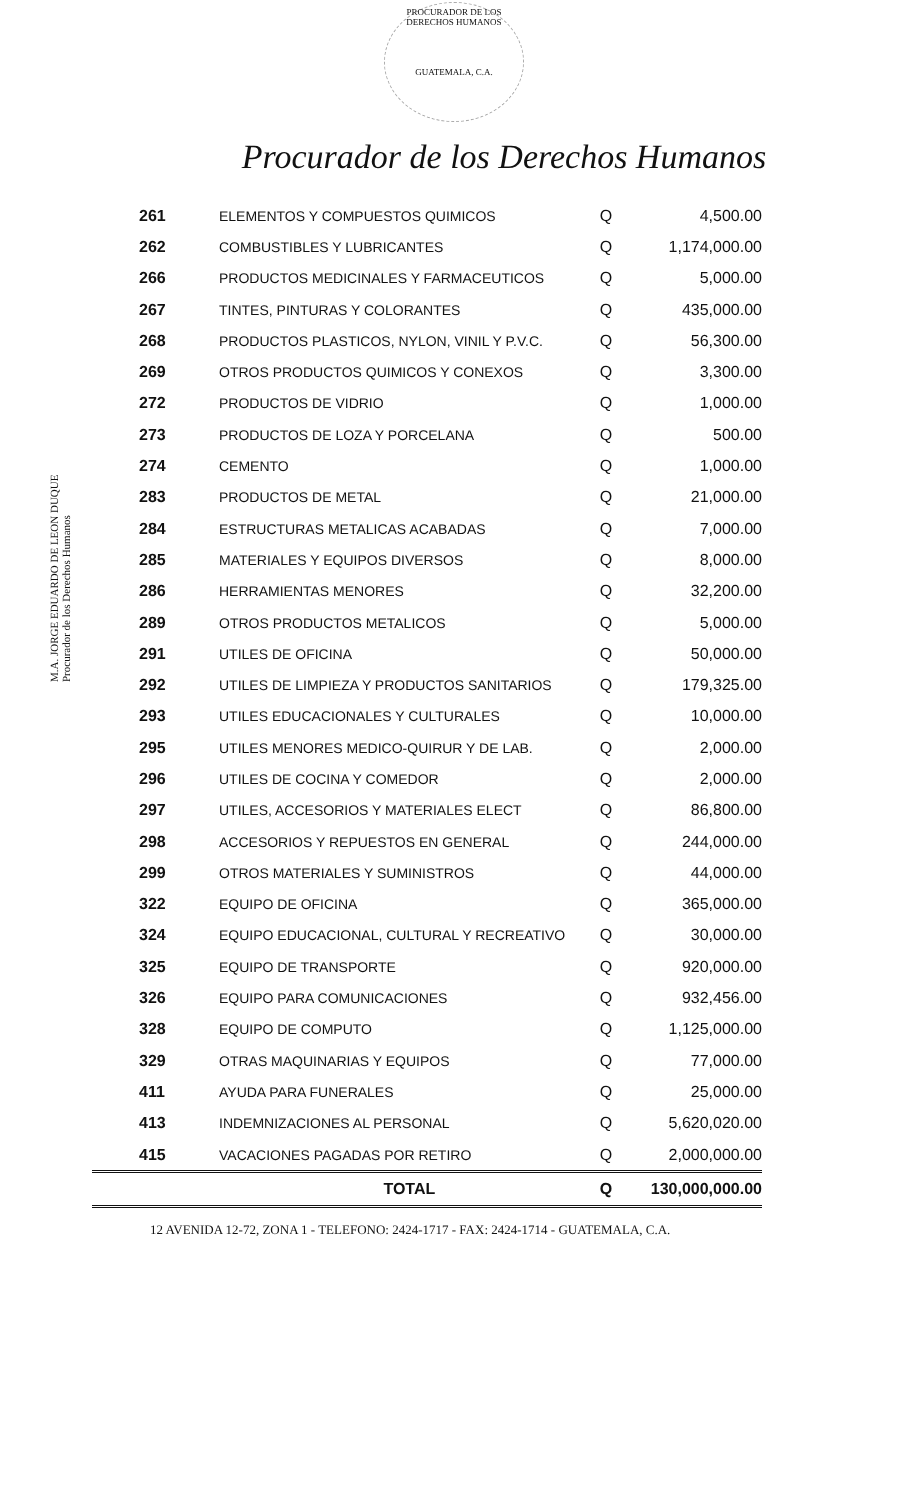PROCURADOR DE LOS DERECHOS HUMANOS
GUATEMALA, C.A.
Procurador de los Derechos Humanos
M.A. JORGE EDUARDO DE LEON DUQUE Procurador de los Derechos Humanos
| 261 | ELEMENTOS Y COMPUESTOS QUIMICOS | Q | 4,500.00 |
| 262 | COMBUSTIBLES Y LUBRICANTES | Q | 1,174,000.00 |
| 266 | PRODUCTOS MEDICINALES Y FARMACEUTICOS | Q | 5,000.00 |
| 267 | TINTES, PINTURAS Y COLORANTES | Q | 435,000.00 |
| 268 | PRODUCTOS PLASTICOS, NYLON, VINIL Y P.V.C. | Q | 56,300.00 |
| 269 | OTROS PRODUCTOS QUIMICOS Y CONEXOS | Q | 3,300.00 |
| 272 | PRODUCTOS DE VIDRIO | Q | 1,000.00 |
| 273 | PRODUCTOS DE LOZA Y PORCELANA | Q | 500.00 |
| 274 | CEMENTO | Q | 1,000.00 |
| 283 | PRODUCTOS DE METAL | Q | 21,000.00 |
| 284 | ESTRUCTURAS METALICAS ACABADAS | Q | 7,000.00 |
| 285 | MATERIALES Y EQUIPOS DIVERSOS | Q | 8,000.00 |
| 286 | HERRAMIENTAS MENORES | Q | 32,200.00 |
| 289 | OTROS PRODUCTOS METALICOS | Q | 5,000.00 |
| 291 | UTILES DE OFICINA | Q | 50,000.00 |
| 292 | UTILES DE LIMPIEZA Y PRODUCTOS SANITARIOS | Q | 179,325.00 |
| 293 | UTILES EDUCACIONALES Y CULTURALES | Q | 10,000.00 |
| 295 | UTILES MENORES MEDICO-QUIRUR Y DE LAB. | Q | 2,000.00 |
| 296 | UTILES DE COCINA Y COMEDOR | Q | 2,000.00 |
| 297 | UTILES, ACCESORIOS Y MATERIALES ELECT | Q | 86,800.00 |
| 298 | ACCESORIOS Y REPUESTOS EN GENERAL | Q | 244,000.00 |
| 299 | OTROS MATERIALES Y SUMINISTROS | Q | 44,000.00 |
| 322 | EQUIPO DE OFICINA | Q | 365,000.00 |
| 324 | EQUIPO EDUCACIONAL, CULTURAL Y RECREATIVO | Q | 30,000.00 |
| 325 | EQUIPO DE TRANSPORTE | Q | 920,000.00 |
| 326 | EQUIPO PARA COMUNICACIONES | Q | 932,456.00 |
| 328 | EQUIPO DE COMPUTO | Q | 1,125,000.00 |
| 329 | OTRAS MAQUINARIAS Y EQUIPOS | Q | 77,000.00 |
| 411 | AYUDA PARA FUNERALES | Q | 25,000.00 |
| 413 | INDEMNIZACIONES AL PERSONAL | Q | 5,620,020.00 |
| 415 | VACACIONES PAGADAS POR RETIRO | Q | 2,000,000.00 |
| | TOTAL | Q | 130,000,000.00 |
12 AVENIDA 12-72, ZONA 1 - TELEFONO: 2424-1717 - FAX: 2424-1714 - GUATEMALA, C.A.